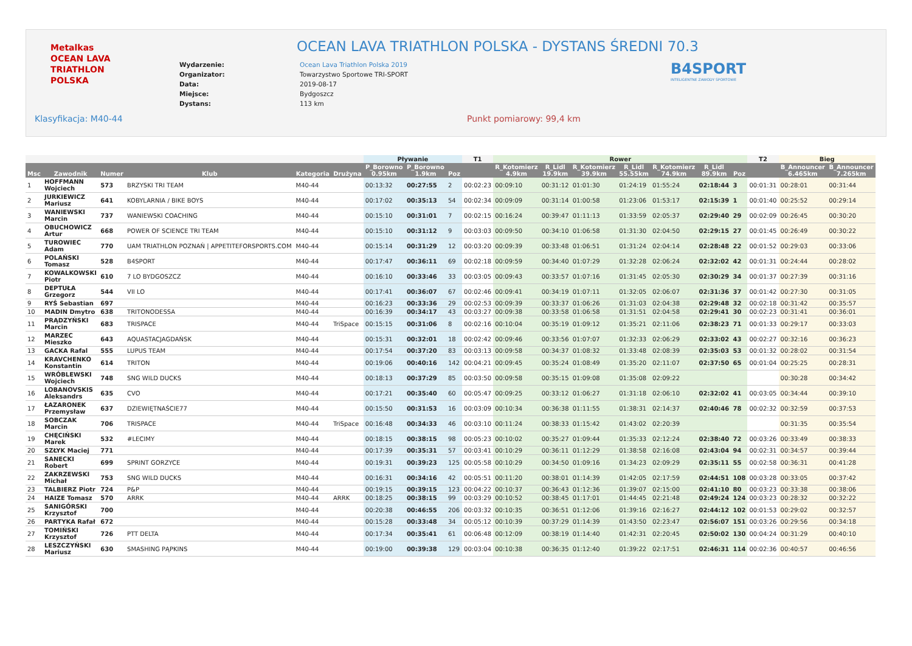Metalkas
OCEAN LAVA
TRIATHLON POLSKA
OCEAN LAVA TRIATHLON POLSKA - DYSTANS ŚREDNI 70.3
| Wydarzenie: | Ocean Lava Triathlon Polska 2019 |
| Organizator: | Towarzystwo Sportowe TRI-SPORT |
| Data: | 2019-08-17 |
| Miejsce: | Bydgoszcz |
| Dystans: | 113 km |
B4SPORT
INTELIGENTNE ZAWODY SPORTOWE
Klasyfikacja: M40-44 Punkt pomiarowy: 99,4 km
| | | | | | | Pływanie | | | T1 | Rower | | | | | | | T2 | Bieg | |
| --- | --- | --- | --- | --- | --- | --- | --- | --- | --- | --- | --- | --- | --- | --- | --- | --- | --- | --- | --- |
| Msc | Zawodnik | Numer | Klub | Kategoria | Drużyna | P_Borowno 0.95km | P_Borowno 1.9km | Poz | | R_Kotomierz 4.9km | R_Lidl 19.9km | R_Kotomierz 39.9km | R_Lidl 55.55km | R_Kotomierz 74.9km | R_Lidl 89.9km | Poz | | B_Announcer 6.465km | B_Announcer 7.265km |
| 1 | HOFFMANN Wojciech | 573 | BRZYSKI TRI TEAM | M40-44 | | 00:13:32 | 00:27:55 | 2 | 00:02:23 | 00:09:10 | 00:31:12 | 01:01:30 | 01:24:19 | 01:55:24 | 02:18:44 | 3 | 00:01:31 | 00:28:01 | 00:31:44 |
| 2 | JURKIEWICZ Mariusz | 641 | KOBYLARNIA / BIKE BOYS | M40-44 | | 00:17:02 | 00:35:13 | 54 | 00:02:34 | 00:09:09 | 00:31:14 | 01:00:58 | 01:23:06 | 01:53:17 | 02:15:39 | 1 | 00:01:40 | 00:25:52 | 00:29:14 |
| 3 | WANIEWSKI Marcin | 737 | WANIEWSKI COACHING | M40-44 | | 00:15:10 | 00:31:01 | 7 | 00:02:15 | 00:16:24 | 00:39:47 | 01:11:13 | 01:33:59 | 02:05:37 | 02:29:40 | 29 | 00:02:09 | 00:26:45 | 00:30:20 |
| 4 | OBUCHOWICZ Artur | 668 | POWER OF SCIENCE TRI TEAM | M40-44 | | 00:15:10 | 00:31:12 | 9 | 00:03:03 | 00:09:50 | 00:34:10 | 01:06:58 | 01:31:30 | 02:04:50 | 02:29:15 | 27 | 00:01:45 | 00:26:49 | 00:30:22 |
| 5 | TUROWIEC Adam | 770 | UAM TRIATHLON POZNAŃ / APPETITEFORSPORTS.COM | M40-44 | | 00:15:14 | 00:31:29 | 12 | 00:03:20 | 00:09:39 | 00:33:48 | 01:06:51 | 01:31:24 | 02:04:14 | 02:28:48 | 22 | 00:01:52 | 00:29:03 | 00:33:06 |
| 6 | POLAŃSKI Tomasz | 528 | B4SPORT | M40-44 | | 00:17:47 | 00:36:11 | 69 | 00:02:18 | 00:09:59 | 00:34:40 | 01:07:29 | 01:32:28 | 02:06:24 | 02:32:02 | 42 | 00:01:31 | 00:24:44 | 00:28:02 |
| 7 | KOWALKOWSKI Piotr | 610 | 7 LO BYDGOSZCZ | M40-44 | | 00:16:10 | 00:33:46 | 33 | 00:03:05 | 00:09:43 | 00:33:57 | 01:07:16 | 01:31:45 | 02:05:30 | 02:30:29 | 34 | 00:01:37 | 00:27:39 | 00:31:16 |
| 8 | DEPTUŁA Grzegorz | 544 | VII LO | M40-44 | | 00:17:41 | 00:36:07 | 67 | 00:02:46 | 00:09:41 | 00:34:19 | 01:07:11 | 01:32:05 | 02:06:07 | 02:31:36 | 37 | 00:01:42 | 00:27:30 | 00:31:05 |
| 9 | RYŚ Sebastian | 697 | | M40-44 | | 00:16:23 | 00:33:36 | 29 | 00:02:53 | 00:09:39 | 00:33:37 | 01:06:26 | 01:31:03 | 02:04:38 | 02:29:48 | 32 | 00:02:18 | 00:31:42 | 00:35:57 |
| 10 | MADIN Dmytro | 638 | TRITONODESSA | M40-44 | | 00:16:39 | 00:34:17 | 43 | 00:03:27 | 00:09:38 | 00:33:58 | 01:06:58 | 01:31:51 | 02:04:58 | 02:29:41 | 30 | 00:02:23 | 00:31:41 | 00:36:01 |
| 11 | PRĄDZYŃSKI Marcin | 683 | TRISPACE | M40-44 | TriSpace | 00:15:15 | 00:31:06 | 8 | 00:02:16 | 00:10:04 | 00:35:19 | 01:09:12 | 01:35:21 | 02:11:06 | 02:38:23 | 71 | 00:01:33 | 00:29:17 | 00:33:03 |
| 12 | MARZEC Mieszko | 643 | AQUASTACJAGDAŃSK | M40-44 | | 00:15:31 | 00:32:01 | 18 | 00:02:42 | 00:09:46 | 00:33:56 | 01:07:07 | 01:32:33 | 02:06:29 | 02:33:02 | 43 | 00:02:27 | 00:32:16 | 00:36:23 |
| 13 | GACKA Rafal | 555 | LUPUS TEAM | M40-44 | | 00:17:54 | 00:37:20 | 83 | 00:03:13 | 00:09:58 | 00:34:37 | 01:08:32 | 01:33:48 | 02:08:39 | 02:35:03 | 53 | 00:01:32 | 00:28:02 | 00:31:54 |
| 14 | KRAVCHENKO Konstantin | 614 | TRITON | M40-44 | | 00:19:06 | 00:40:16 | 142 | 00:04:21 | 00:09:45 | 00:35:24 | 01:08:49 | 01:35:20 | 02:11:07 | 02:37:50 | 65 | 00:01:04 | 00:25:25 | 00:28:31 |
| 15 | WRÓBLEWSKI Wojciech | 748 | SNG WILD DUCKS | M40-44 | | 00:18:13 | 00:37:29 | 85 | 00:03:50 | 00:09:58 | 00:35:15 | 01:09:08 | 01:35:08 | 02:09:22 | | | | 00:30:28 | 00:34:42 |
| 16 | LOBANOVSKIS Aleksandrs | 635 | CVO | M40-44 | | 00:17:21 | 00:35:40 | 60 | 00:05:47 | 00:09:25 | 00:33:12 | 01:06:27 | 01:31:18 | 02:06:10 | 02:32:02 | 41 | 00:03:05 | 00:34:44 | 00:39:10 |
| 17 | ŁAZARONEK Przemysław | 637 | DZIEWIĘTNAŚCIE77 | M40-44 | | 00:15:50 | 00:31:53 | 16 | 00:03:09 | 00:10:34 | 00:36:38 | 01:11:55 | 01:38:31 | 02:14:37 | 02:40:46 | 78 | 00:02:32 | 00:32:59 | 00:37:53 |
| 18 | SOBCZAK Marcin | 706 | TRISPACE | M40-44 | TriSpace | 00:16:48 | 00:34:33 | 46 | 00:03:10 | 00:11:24 | 00:38:33 | 01:15:42 | 01:43:02 | 02:20:39 | | | | 00:31:35 | 00:35:54 |
| 19 | CHĘCIŃSKI Marek | 532 | #LECIMY | M40-44 | | 00:18:15 | 00:38:15 | 98 | 00:05:23 | 00:10:02 | 00:35:27 | 01:09:44 | 01:35:33 | 02:12:24 | 02:38:40 | 72 | 00:03:26 | 00:33:49 | 00:38:33 |
| 20 | SZŁYK Maciej | 771 | | M40-44 | | 00:17:39 | 00:35:31 | 57 | 00:03:41 | 00:10:29 | 00:36:11 | 01:12:29 | 01:38:58 | 02:16:08 | 02:43:04 | 94 | 00:02:31 | 00:34:57 | 00:39:44 |
| 21 | SANECKI Robert | 699 | SPRINT GORZYCE | M40-44 | | 00:19:31 | 00:39:23 | 125 | 00:05:58 | 00:10:29 | 00:34:50 | 01:09:16 | 01:34:23 | 02:09:29 | 02:35:11 | 55 | 00:02:58 | 00:36:31 | 00:41:28 |
| 22 | ZAKRZEWSKI Michał | 753 | SNG WILD DUCKS | M40-44 | | 00:16:31 | 00:34:16 | 42 | 00:05:51 | 00:11:20 | 00:38:01 | 01:14:39 | 01:42:05 | 02:17:59 | 02:44:51 | 108 | 00:03:28 | 00:33:05 | 00:37:42 |
| 23 | TALBIERZ Piotr | 724 | P&P | M40-44 | | 00:19:15 | 00:39:15 | 123 | 00:04:22 | 00:10:37 | 00:36:43 | 01:12:36 | 01:39:07 | 02:15:00 | 02:41:10 | 80 | 00:03:23 | 00:33:38 | 00:38:06 |
| 24 | HAIZE Tomasz | 570 | ARRK | M40-44 | ARRK | 00:18:25 | 00:38:15 | 99 | 00:03:29 | 00:10:52 | 00:38:45 | 01:17:01 | 01:44:45 | 02:21:48 | 02:49:24 | 124 | 00:03:23 | 00:28:32 | 00:32:22 |
| 25 | SANIGÓRSKI Krzysztof | 700 | | M40-44 | | 00:20:38 | 00:46:55 | 206 | 00:03:32 | 00:10:35 | 00:36:51 | 01:12:06 | 01:39:16 | 02:16:27 | 02:44:12 | 102 | 00:01:53 | 00:29:02 | 00:32:57 |
| 26 | PARTYKA Rafał | 672 | | M40-44 | | 00:15:28 | 00:33:48 | 34 | 00:05:12 | 00:10:39 | 00:37:29 | 01:14:39 | 01:43:50 | 02:23:47 | 02:56:07 | 151 | 00:03:26 | 00:29:56 | 00:34:18 |
| 27 | TOMIŃSKI Krzysztof | 726 | PTT DELTA | M40-44 | | 00:17:34 | 00:35:41 | 61 | 00:06:48 | 00:12:09 | 00:38:19 | 01:14:40 | 01:42:31 | 02:20:45 | 02:50:02 | 130 | 00:04:24 | 00:31:29 | 00:40:10 |
| 28 | LESZCZYŃSKI Mariusz | 630 | SMASHING PĄPKINS | M40-44 | | 00:19:00 | 00:39:38 | 129 | 00:03:04 | 00:10:38 | 00:36:35 | 01:12:40 | 01:39:22 | 02:17:51 | 02:46:31 | 114 | 00:02:36 | 00:40:57 | 00:46:56 |